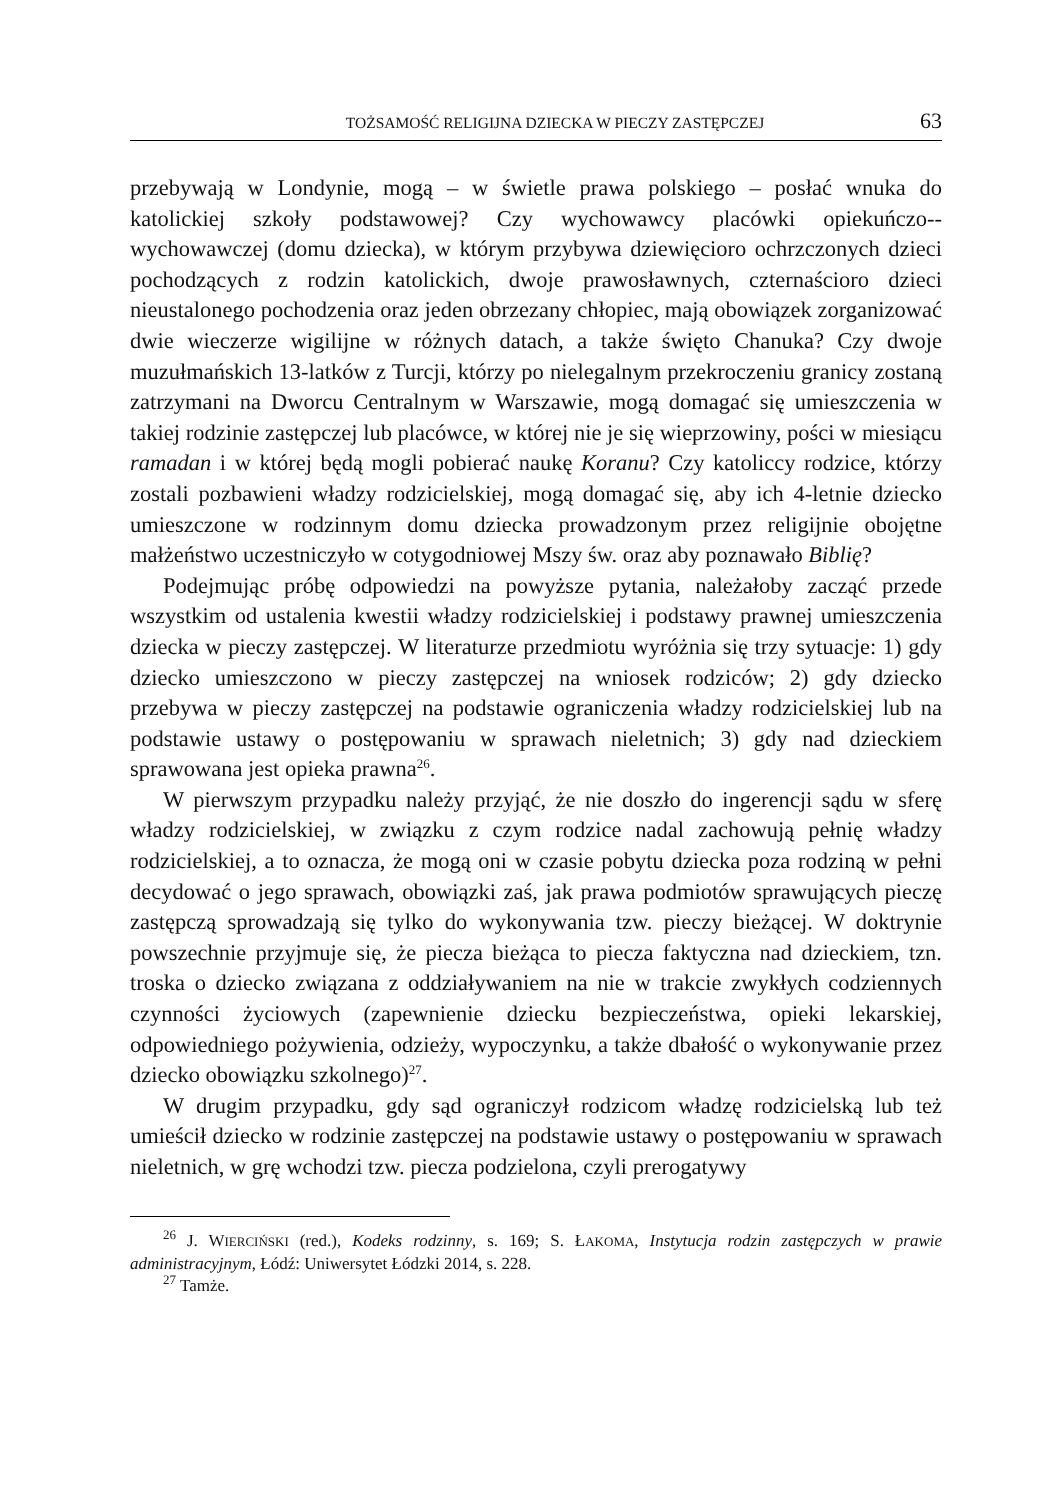TOŻSAMOŚĆ RELIGIJNA DZIECKA W PIECZY ZASTĘPCZEJ 63
przebywają w Londynie, mogą – w świetle prawa polskiego – posłać wnuka do katolickiej szkoły podstawowej? Czy wychowawcy placówki opiekuńczo--wychowawczej (domu dziecka), w którym przybywa dziewięcioro ochrzczonych dzieci pochodzących z rodzin katolickich, dwoje prawosławnych, czternaścioro dzieci nieustalonego pochodzenia oraz jeden obrzezany chłopiec, mają obowiązek zorganizować dwie wieczerze wigilijne w różnych datach, a także święto Chanuka? Czy dwoje muzułmańskich 13-latków z Turcji, którzy po nielegalnym przekroczeniu granicy zostaną zatrzymani na Dworcu Centralnym w Warszawie, mogą domagać się umieszczenia w takiej rodzinie zastępczej lub placówce, w której nie je się wieprzowiny, pości w miesiącu ramadan i w której będą mogli pobierać naukę Koranu? Czy katoliccy rodzice, którzy zostali pozbawieni władzy rodzicielskiej, mogą domagać się, aby ich 4-letnie dziecko umieszczone w rodzinnym domu dziecka prowadzonym przez religijnie obojętne małżeństwo uczestniczyło w cotygodniowej Mszy św. oraz aby poznawało Biblię?
Podejmując próbę odpowiedzi na powyższe pytania, należałoby zacząć przede wszystkim od ustalenia kwestii władzy rodzicielskiej i podstawy prawnej umieszczenia dziecka w pieczy zastępczej. W literaturze przedmiotu wyróżnia się trzy sytuacje: 1) gdy dziecko umieszczono w pieczy zastępczej na wniosek rodziców; 2) gdy dziecko przebywa w pieczy zastępczej na podstawie ograniczenia władzy rodzicielskiej lub na podstawie ustawy o postępowaniu w sprawach nieletnich; 3) gdy nad dzieckiem sprawowana jest opieka prawna<sup>26</sup>.
W pierwszym przypadku należy przyjąć, że nie doszło do ingerencji sądu w sferę władzy rodzicielskiej, w związku z czym rodzice nadal zachowują pełnię władzy rodzicielskiej, a to oznacza, że mogą oni w czasie pobytu dziecka poza rodziną w pełni decydować o jego sprawach, obowiązki zaś, jak prawa podmiotów sprawujących pieczę zastępczą sprowadzają się tylko do wykonywania tzw. pieczy bieżącej. W doktrynie powszechnie przyjmuje się, że piecza bieżąca to piecza faktyczna nad dzieckiem, tzn. troska o dziecko związana z oddziaływaniem na nie w trakcie zwykłych codziennych czynności życiowych (zapewnienie dziecku bezpieczeństwa, opieki lekarskiej, odpowiedniego pożywienia, odzieży, wypoczynku, a także dbałość o wykonywanie przez dziecko obowiązku szkolnego)<sup>27</sup>.
W drugim przypadku, gdy sąd ograniczył rodzicom władzę rodzicielską lub też umieścił dziecko w rodzinie zastępczej na podstawie ustawy o postępowaniu w sprawach nieletnich, w grę wchodzi tzw. piecza podzielona, czyli prerogatywy
<sup>26</sup> J. WIERCIŃSKI (red.), Kodeks rodzinny, s. 169; S. ŁAKOMA, Instytucja rodzin zastępczych w prawie administracyjnym, Łódź: Uniwersytet Łódzki 2014, s. 228.
<sup>27</sup> Tamże.